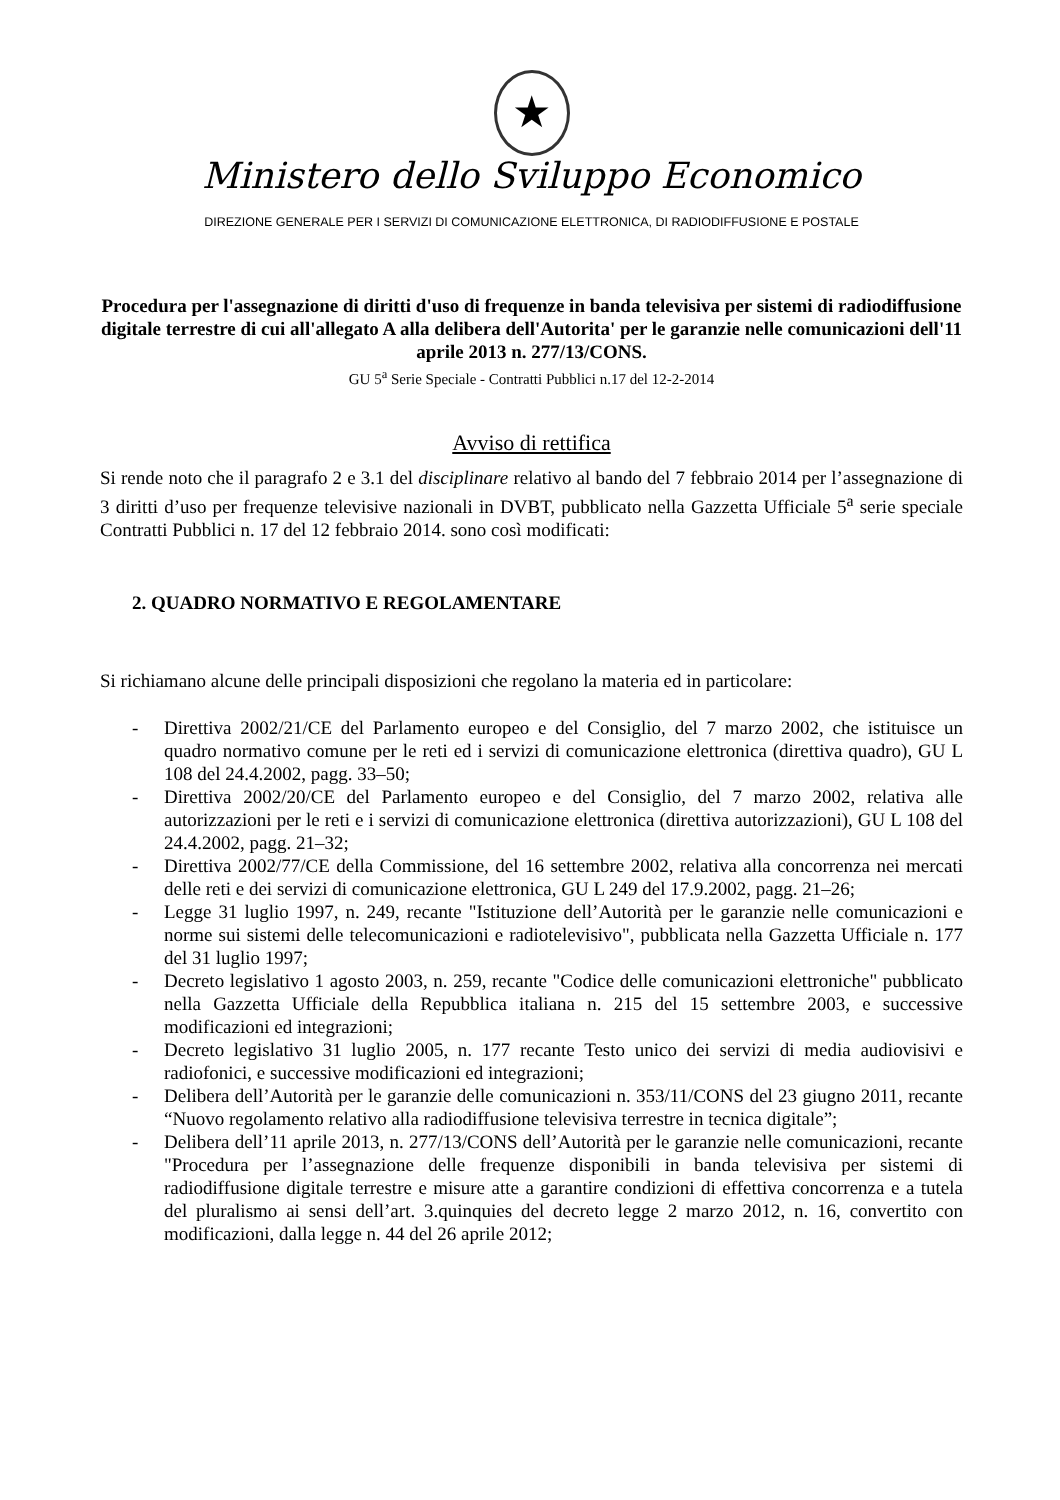★
Ministero dello Sviluppo Economico
DIREZIONE GENERALE PER I SERVIZI DI COMUNICAZIONE ELETTRONICA, DI RADIODIFFUSIONE E POSTALE
Procedura per l'assegnazione di diritti d'uso di frequenze in banda televisiva per sistemi di radiodiffusione digitale terrestre di cui all'allegato A alla delibera dell'Autorita' per le garanzie nelle comunicazioni dell'11 aprile 2013 n. 277/13/CONS.
GU 5<sup>a</sup> Serie Speciale - Contratti Pubblici n.17 del 12-2-2014
Avviso di rettifica
Si rende noto che il paragrafo 2 e 3.1 del disciplinare relativo al bando del 7 febbraio 2014 per l’assegnazione di 3 diritti d’uso per frequenze televisive nazionali in DVBT, pubblicato nella Gazzetta Ufficiale 5<sup>a</sup> serie speciale Contratti Pubblici n. 17 del 12 febbraio 2014. sono così modificati:
2. QUADRO NORMATIVO E REGOLAMENTARE
Si richiamano alcune delle principali disposizioni che regolano la materia ed in particolare:
- Direttiva 2002/21/CE del Parlamento europeo e del Consiglio, del 7 marzo 2002, che istituisce un quadro normativo comune per le reti ed i servizi di comunicazione elettronica (direttiva quadro), GU L 108 del 24.4.2002, pagg. 33–50;
- Direttiva 2002/20/CE del Parlamento europeo e del Consiglio, del 7 marzo 2002, relativa alle autorizzazioni per le reti e i servizi di comunicazione elettronica (direttiva autorizzazioni), GU L 108 del 24.4.2002, pagg. 21–32;
- Direttiva 2002/77/CE della Commissione, del 16 settembre 2002, relativa alla concorrenza nei mercati delle reti e dei servizi di comunicazione elettronica, GU L 249 del 17.9.2002, pagg. 21–26;
- Legge 31 luglio 1997, n. 249, recante "Istituzione dell’Autorità per le garanzie nelle comunicazioni e norme sui sistemi delle telecomunicazioni e radiotelevisivo", pubblicata nella Gazzetta Ufficiale n. 177 del 31 luglio 1997;
- Decreto legislativo 1 agosto 2003, n. 259, recante "Codice delle comunicazioni elettroniche" pubblicato nella Gazzetta Ufficiale della Repubblica italiana n. 215 del 15 settembre 2003, e successive modificazioni ed integrazioni;
- Decreto legislativo 31 luglio 2005, n. 177 recante Testo unico dei servizi di media audiovisivi e radiofonici, e successive modificazioni ed integrazioni;
- Delibera dell’Autorità per le garanzie delle comunicazioni n. 353/11/CONS del 23 giugno 2011, recante “Nuovo regolamento relativo alla radiodiffusione televisiva terrestre in tecnica digitale”;
- Delibera dell’11 aprile 2013, n. 277/13/CONS dell’Autorità per le garanzie nelle comunicazioni, recante "Procedura per l’assegnazione delle frequenze disponibili in banda televisiva per sistemi di radiodiffusione digitale terrestre e misure atte a garantire condizioni di effettiva concorrenza e a tutela del pluralismo ai sensi dell’art. 3.quinquies del decreto legge 2 marzo 2012, n. 16, convertito con modificazioni, dalla legge n. 44 del 26 aprile 2012;